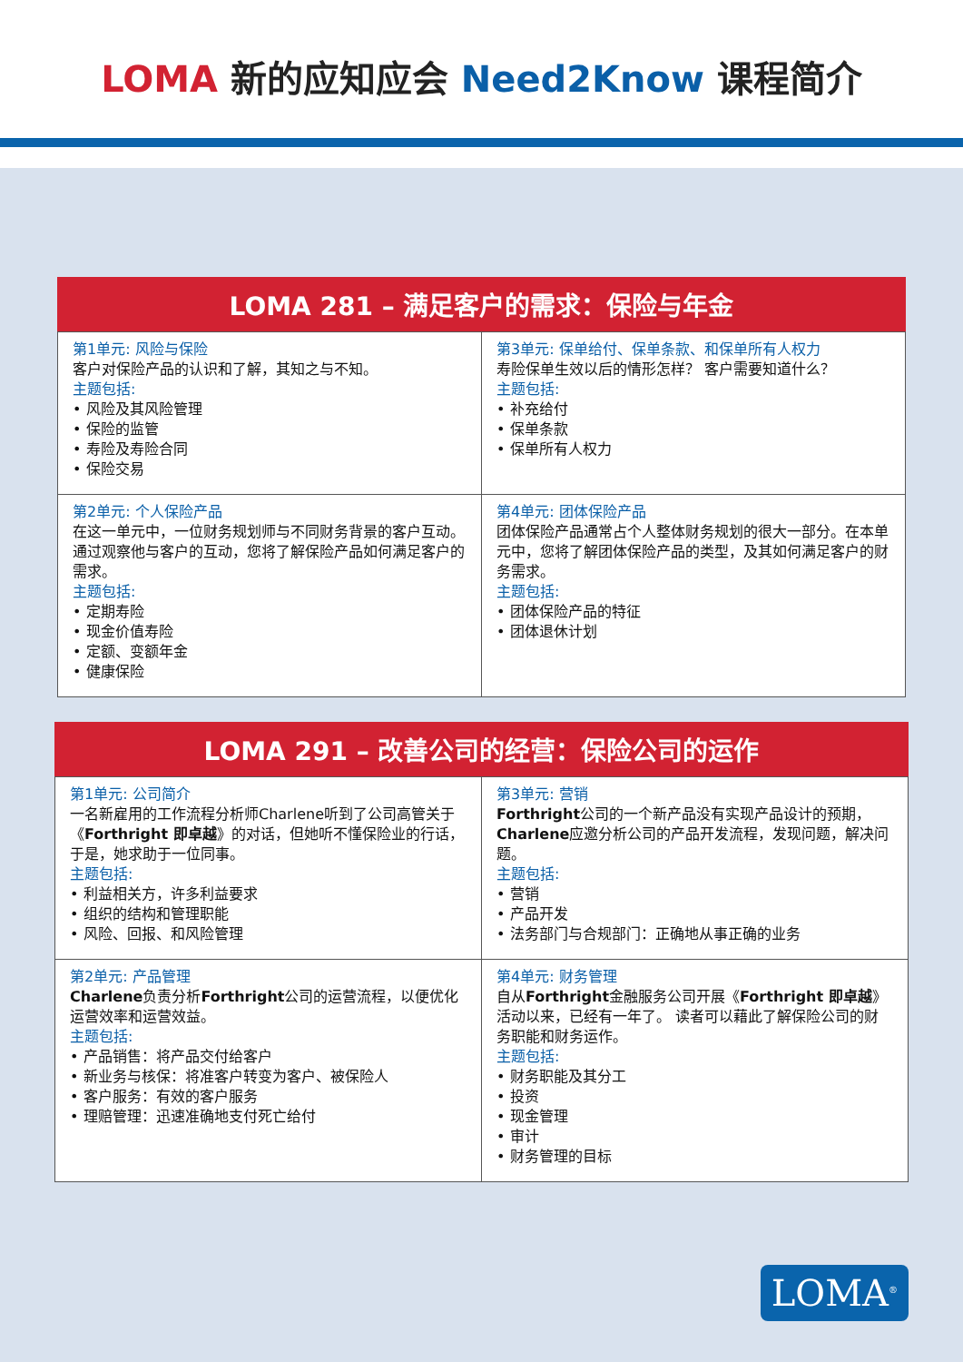LOMA 新的应知应会 Need2Know 课程简介
LOMA 281 – 满足客户的需求：保险与年金
| 第1单元: 风险与保险 客户对保险产品的认识和了解，其知之与不知。 主题包括: • 风险及其风险管理 • 保险的监管 • 寿险及寿险合同 • 保险交易 | 第3单元: 保单给付、保单条款、和保单所有人权力 寿险保单生效以后的情形怎样？ 客户需要知道什么？ 主题包括: • 补充给付 • 保单条款 • 保单所有人权力 |
| 第2单元: 个人保险产品 在这一单元中，一位财务规划师与不同财务背景的客户互动。 通过观察他与客户的互动，您将了解保险产品如何满足客户的需求。 主题包括: • 定期寿险 • 现金价值寿险 • 定额、变额年金 • 健康保险 | 第4单元: 团体保险产品 团体保险产品通常占个人整体财务规划的很大一部分。在本单元中，您将了解团体保险产品的类型，及其如何满足客户的财务需求。 主题包括: • 团体保险产品的特征 • 团体退休计划 |
LOMA 291 – 改善公司的经营：保险公司的运作
| 第1单元: 公司简介 一名新雇用的工作流程分析师Charlene听到了公司高管关于《 Forthright 即卓越 》的对话，但她听不懂保险业的行话，于是，她求助于一位同事。 主题包括: • 利益相关方，许多利益要求 • 组织的结构和管理职能 • 风险、回报、和风险管理 | 第3单元: 营销 Forthright 公司的一个新产品没有实现产品设计的预期， Charlene 应邀分析公司的产品开发流程，发现问题，解决问题。 主题包括: • 营销 • 产品开发 • 法务部门与合规部门：正确地从事正确的业务 |
| 第2单元: 产品管理 Charlene 负责分析 Forthright 公司的运营流程，以便优化运营效率和运营效益。 主题包括: • 产品销售：将产品交付给客户 • 新业务与核保：将准客户转变为客户、被保险人 • 客户服务：有效的客户服务 • 理赔管理：迅速准确地支付死亡给付 | 第4单元: 财务管理 自从 Forthright 金融服务公司开展《 Forthright 即卓越 》活动以来，已经有一年了。 读者可以藉此了解保险公司的财务职能和财务运作。 主题包括: • 财务职能及其分工 • 投资 • 现金管理 • 审计 • 财务管理的目标 |
LOMA<sup>®</sup>